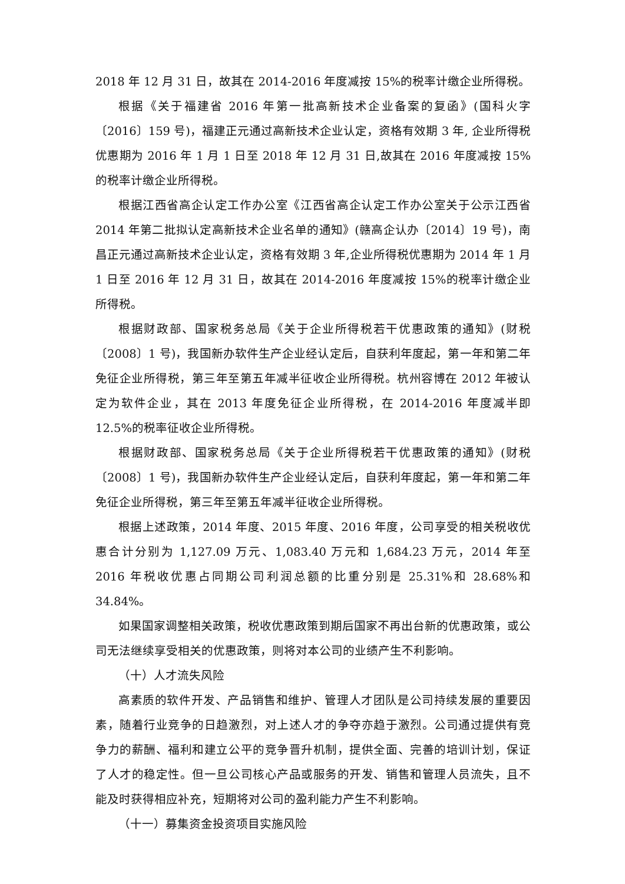2018 年 12 月 31 日，故其在 2014-2016 年度减按 15%的税率计缴企业所得税。
根据《关于福建省 2016 年第一批高新技术企业备案的复函》(国科火字〔2016〕159 号)，福建正元通过高新技术企业认定，资格有效期 3 年, 企业所得税优惠期为 2016 年 1 月 1 日至 2018 年 12 月 31 日,故其在 2016 年度减按 15%的税率计缴企业所得税。
根据江西省高企认定工作办公室《江西省高企认定工作办公室关于公示江西省 2014 年第二批拟认定高新技术企业名单的通知》(赣高企认办〔2014〕19 号)，南昌正元通过高新技术企业认定，资格有效期 3 年,企业所得税优惠期为 2014 年 1 月 1 日至 2016 年 12 月 31 日，故其在 2014-2016 年度减按 15%的税率计缴企业所得税。
根据财政部、国家税务总局《关于企业所得税若干优惠政策的通知》(财税〔2008〕1 号)，我国新办软件生产企业经认定后，自获利年度起，第一年和第二年免征企业所得税，第三年至第五年减半征收企业所得税。杭州容博在 2012 年被认定为软件企业，其在 2013 年度免征企业所得税，在 2014-2016 年度减半即 12.5%的税率征收企业所得税。
根据财政部、国家税务总局《关于企业所得税若干优惠政策的通知》(财税〔2008〕1 号)，我国新办软件生产企业经认定后，自获利年度起，第一年和第二年免征企业所得税，第三年至第五年减半征收企业所得税。
根据上述政策，2014 年度、2015 年度、2016 年度，公司享受的相关税收优惠合计分别为 1,127.09 万元、1,083.40 万元和 1,684.23 万元，2014 年至 2016 年税收优惠占同期公司利润总额的比重分别是 25.31%和 28.68%和 34.84%。
如果国家调整相关政策，税收优惠政策到期后国家不再出台新的优惠政策，或公司无法继续享受相关的优惠政策，则将对本公司的业绩产生不利影响。
（十）人才流失风险
高素质的软件开发、产品销售和维护、管理人才团队是公司持续发展的重要因素，随着行业竞争的日趋激烈，对上述人才的争夺亦趋于激烈。公司通过提供有竞争力的薪酬、福利和建立公平的竞争晋升机制，提供全面、完善的培训计划，保证了人才的稳定性。但一旦公司核心产品或服务的开发、销售和管理人员流失，且不能及时获得相应补充，短期将对公司的盈利能力产生不利影响。
（十一）募集资金投资项目实施风险